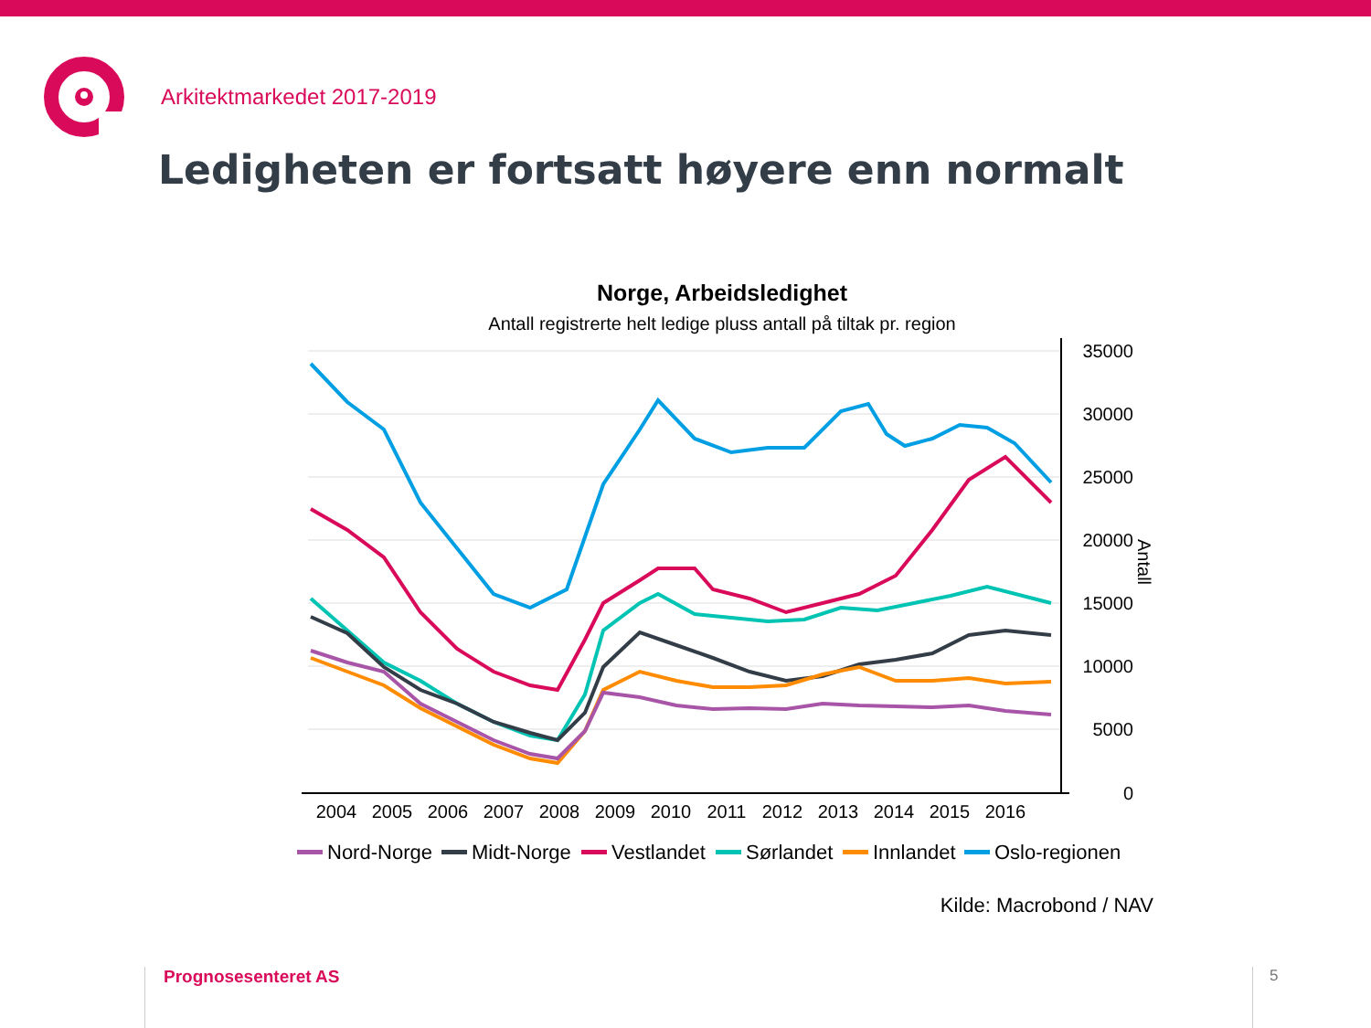Arkitektmarkedet 2017-2019
Ledigheten er fortsatt høyere enn normalt
Norge, Arbeidsledighet
Antall registrerte helt ledige pluss antall på tiltak pr. region
35000
30000
25000
20000
15000
10000
5000
0
Antall
2004
2005
2006
2007
2008
2009
2010
2011
2012
2013
2014
2015
2016
Nord-Norge
Midt-Norge
Vestlandet
Sørlandet
Innlandet
Oslo-regionen
Kilde: Macrobond / NAV
Prognosesenteret AS 5